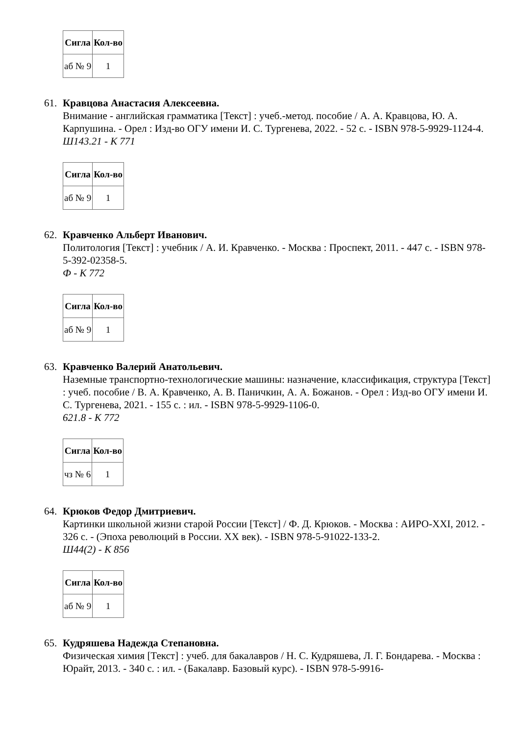| Сигла | Кол-во |
| --- | --- |
| аб № 9 | 1 |
61. Кравцова Анастасия Алексеевна.
Внимание - английская грамматика [Текст] : учеб.-метод. пособие / А. А. Кравцова, Ю. А. Карпушина. - Орел : Изд-во ОГУ имени И. С. Тургенева, 2022. - 52 с. - ISBN 978-5-9929-1124-4.
Ш143.21 - К 771
| Сигла | Кол-во |
| --- | --- |
| аб № 9 | 1 |
62. Кравченко Альберт Иванович.
Политология [Текст] : учебник / А. И. Кравченко. - Москва : Проспект, 2011. - 447 с. - ISBN 978-5-392-02358-5.
Ф - К 772
| Сигла | Кол-во |
| --- | --- |
| аб № 9 | 1 |
63. Кравченко Валерий Анатольевич.
Наземные транспортно-технологические машины: назначение, классификация, структура [Текст] : учеб. пособие / В. А. Кравченко, А. В. Паничкин, А. А. Божанов. - Орел : Изд-во ОГУ имени И. С. Тургенева, 2021. - 155 с. : ил. - ISBN 978-5-9929-1106-0.
621.8 - К 772
| Сигла | Кол-во |
| --- | --- |
| чз № 6 | 1 |
64. Крюков Федор Дмитриевич.
Картинки школьной жизни старой России [Текст] / Ф. Д. Крюков. - Москва : АИРО-XXI, 2012. - 326 с. - (Эпоха революций в России. XX век). - ISBN 978-5-91022-133-2.
Ш44(2) - К 856
| Сигла | Кол-во |
| --- | --- |
| аб № 9 | 1 |
65. Кудряшева Надежда Степановна.
Физическая химия [Текст] : учеб. для бакалавров / Н. С. Кудряшева, Л. Г. Бондарева. - Москва : Юрайт, 2013. - 340 с. : ил. - (Бакалавр. Базовый курс). - ISBN 978-5-9916-